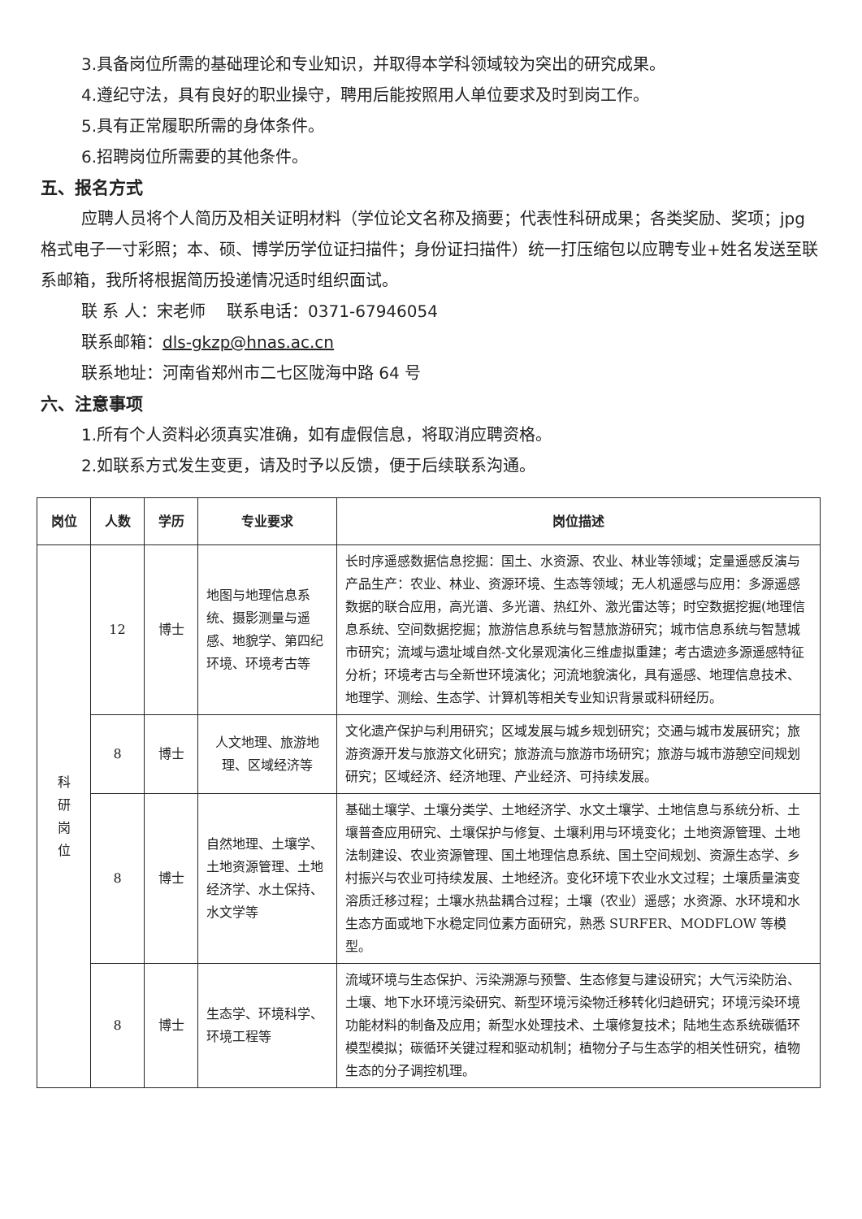3.具备岗位所需的基础理论和专业知识，并取得本学科领域较为突出的研究成果。
4.遵纪守法，具有良好的职业操守，聘用后能按照用人单位要求及时到岗工作。
5.具有正常履职所需的身体条件。
6.招聘岗位所需要的其他条件。
五、报名方式
应聘人员将个人简历及相关证明材料（学位论文名称及摘要；代表性科研成果；各类奖励、奖项；jpg 格式电子一寸彩照；本、硕、博学历学位证扫描件；身份证扫描件）统一打压缩包以应聘专业+姓名发送至联系邮箱，我所将根据简历投递情况适时组织面试。
联 系 人：宋老师　 联系电话：0371-67946054
联系邮箱：dls-gkzp@hnas.ac.cn
联系地址：河南省郑州市二七区陇海中路 64 号
六、注意事项
1.所有个人资料必须真实准确，如有虚假信息，将取消应聘资格。
2.如联系方式发生变更，请及时予以反馈，便于后续联系沟通。
| 岗位 | 人数 | 学历 | 专业要求 | 岗位描述 |
| --- | --- | --- | --- | --- |
| 科 研 岗 位 | 12 | 博士 | 地图与地理信息系统、摄影测量与遥感、地貌学、第四纪环境、环境考古等 | 长时序遥感数据信息挖掘：国土、水资源、农业、林业等领域；定量遥感反演与产品生产：农业、林业、资源环境、生态等领域；无人机遥感与应用：多源遥感数据的联合应用，高光谱、多光谱、热红外、激光雷达等；时空数据挖掘(地理信息系统、空间数据挖掘；旅游信息系统与智慧旅游研究；城市信息系统与智慧城市研究；流域与遗址域自然-文化景观演化三维虚拟重建；考古遗迹多源遥感特征分析；环境考古与全新世环境演化；河流地貌演化，具有遥感、地理信息技术、地理学、测绘、生态学、计算机等相关专业知识背景或科研经历。 |
| | 8 | 博士 | 人文地理、旅游地理、区域经济等 | 文化遗产保护与利用研究；区域发展与城乡规划研究；交通与城市发展研究；旅游资源开发与旅游文化研究；旅游流与旅游市场研究；旅游与城市游憩空间规划研究；区域经济、经济地理、产业经济、可持续发展。 |
| | 8 | 博士 | 自然地理、土壤学、土地资源管理、土地经济学、水土保持、水文学等 | 基础土壤学、土壤分类学、土地经济学、水文土壤学、土地信息与系统分析、土壤普查应用研究、土壤保护与修复、土壤利用与环境变化；土地资源管理、土地法制建设、农业资源管理、国土地理信息系统、国土空间规划、资源生态学、乡村振兴与农业可持续发展、土地经济。变化环境下农业水文过程；土壤质量演变溶质迁移过程；土壤水热盐耦合过程；土壤（农业）遥感；水资源、水环境和水生态方面或地下水稳定同位素方面研究，熟悉 SURFER、MODFLOW 等模型。 |
| | 8 | 博士 | 生态学、环境科学、环境工程等 | 流域环境与生态保护、污染溯源与预警、生态修复与建设研究；大气污染防治、土壤、地下水环境污染研究、新型环境污染物迁移转化归趋研究；环境污染环境功能材料的制备及应用；新型水处理技术、土壤修复技术；陆地生态系统碳循环模型模拟；碳循环关键过程和驱动机制；植物分子与生态学的相关性研究，植物生态的分子调控机理。 |